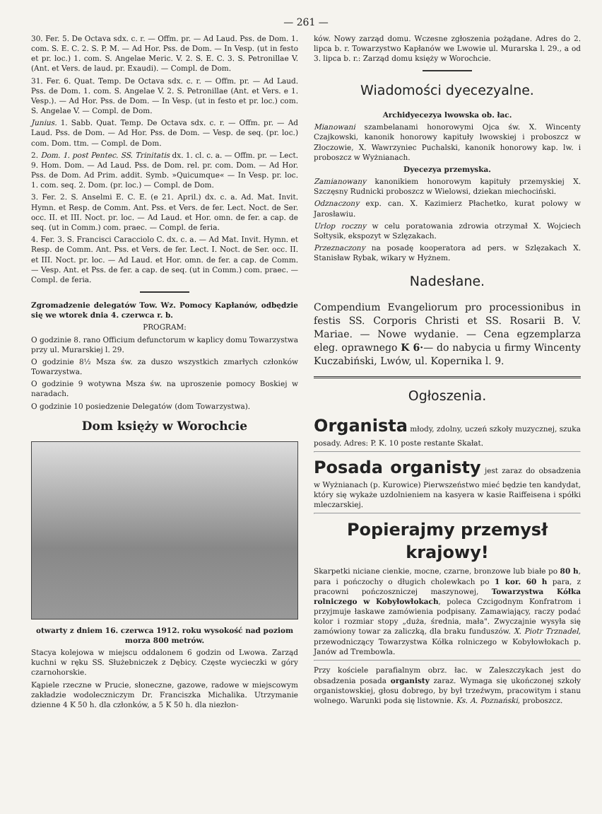— 261 —
30. Fer. 5. De Octava sdx. c. r. — Offm. pr. — Ad Laud. Pss. de Dom. 1. com. S. E. C. 2. S. P. M. — Ad Hor. Pss. de Dom. — In Vesp. (ut in festo et pr. loc.) 1. com. S. Angelae Meric. V. 2. S. E. C. 3. S. Petronillae V. (Ant. et Vers. de laud. pr. Exaudi). — Compl. de Dom.
31. Fer. 6. Quat. Temp. De Octava sdx. c. r. — Offm. pr. — Ad Laud. Pss. de Dom. 1. com. S. Angelae V. 2. S. Petronillae (Ant. et Vers. e 1. Vesp.). — Ad Hor. Pss. de Dom. — In Vesp. (ut in festo et pr. loc.) com. S. Angelae V. — Compl. de Dom.
Junius. 1. Sabb. Quat. Temp. De Octava sdx. c. r. — Offm. pr. — Ad Laud. Pss. de Dom. — Ad Hor. Pss. de Dom. — Vesp. de seq. (pr. loc.) com. Dom. ttm. — Compl. de Dom.
2. Dom. 1. post Pentec. SS. Trinitatis dx. 1. cl. c. a. — Offm. pr. — Lect. 9. Hom. Dom. — Ad Laud. Pss. de Dom. rel. pr. com. Dom. — Ad Hor. Pss. de Dom. Ad Prim. addit. Symb. »Quicumque« — In Vesp. pr. loc. 1. com. seq. 2. Dom. (pr. loc.) — Compl. de Dom.
3. Fer. 2. S. Anselmi E. C. E. (e 21. April.) dx. c. a. Ad. Mat. Invit. Hymn. et Resp. de Comm. Ant. Pss. et Vers. de fer. Lect. Noct. de Ser. occ. II. et III. Noct. pr. loc. — Ad Laud. et Hor. omn. de fer. a cap. de seq. (ut in Comm.) com. praec. — Compl. de feria.
4. Fer. 3. S. Francisci Caracciolo C. dx. c. a. — Ad Mat. Invit. Hymn. et Resp. de Comm. Ant. Pss. et Vers. de fer. Lect. I. Noct. de Ser. occ. II. et III. Noct. pr. loc. — Ad Laud. et Hor. omn. de fer. a cap. de Comm. — Vesp. Ant. et Pss. de fer. a cap. de seq. (ut in Comm.) com. praec. — Compl. de feria.
Zgromadzenie delegatów Tow. Wz. Pomocy Kapłanów, odbędzie się we wtorek dnia 4. czerwca r. b.
PROGRAM:
O godzinie 8. rano Officium defunctorum w kaplicy domu Towarzystwa przy ul. Murarskiej l. 29.
O godzinie 8½ Msza św. za duszo wszystkich zmarłych członków Towarzystwa.
O godzinie 9 wotywna Msza św. na uproszenie pomocy Boskiej w naradach.
O godzinie 10 posiedzenie Delegatów (dom Towarzystwa).
Dom księży w Worochcie
otwarty z dniem 16. czerwca 1912. roku wysokość nad poziom morza 800 metrów.
Stacya kolejowa w miejscu oddalonem 6 godzin od Lwowa. Zarząd kuchni w ręku SS. Służebniczek z Dębicy. Częste wycieczki w góry czarnohorskie.
Kąpiele rzeczne w Prucie, słoneczne, gazowe, radowe w miejscowym zakładzie wodoleczniczym Dr. Franciszka Michalika. Utrzymanie dzienne 4 K 50 h. dla członków, a 5 K 50 h. dla niezłon-
ków. Nowy zarząd domu. Wczesne zgłoszenia pożądane. Adres do 2. lipca b. r. Towarzystwo Kapłanów we Lwowie ul. Murarska l. 29., a od 3. lipca b. r.: Zarząd domu księży w Worochcie.
Wiadomości dyecezyalne.
Archidyecezya lwowska ob. łac.
Mianowani szambelanami honorowymi Ojca św. X. Wincenty Czajkowski, kanonik honorowy kapituły lwowskiej i proboszcz w Złoczowie, X. Wawrzyniec Puchalski, kanonik honorowy kap. lw. i proboszcz w Wyżnianach.
Dyecezya przemyska.
Zamianowany kanonikiem honorowym kapituły przemyskiej X. Szczęsny Rudnicki proboszcz w Wielowsi, dziekan miechociński.
Odznaczony exp. can. X. Kazimierz Płachetko, kurat polowy w Jarosławiu.
Urlop roczny w celu poratowania zdrowia otrzymał X. Wojciech Sołtysik, ekspozyt w Szlęzakach.
Przeznaczony na posadę kooperatora ad pers. w Szlęzakach X. Stanisław Rybak, wikary w Hyżnem.
Nadesłane.
Compendium Evangeliorum pro processionibus in festis SS. Corporis Christi et SS. Rosarii B. V. Mariae. — Nowe wydanie. — Cena egzemplarza eleg. oprawnego K 6·— do nabycia u firmy Wincenty Kuczabiński, Lwów, ul. Kopernika l. 9.
Ogłoszenia.
Organista młody, zdolny, uczeń szkoły muzycznej, szuka posady. Adres: P. K. 10 poste restante Skałat.
Posada organisty jest zaraz do obsadzenia w Wyżnianach (p. Kurowice) Pierwszeństwo mieć będzie ten kandydat, który się wykaże uzdolnieniem na kasyera w kasie Raiffeisena i spółki mleczarskiej.
Popierajmy przemysł krajowy!
Skarpetki niciane cienkie, mocne, czarne, bronzowe lub białe po 80 h, para i pończochy o długich cholewkach po 1 kor. 60 h para, z pracowni pończoszniczej maszynowej, Towarzystwa Kółka rolniczego w Kobyłowłokach, poleca Czcigodnym Konfratrom i przyjmuje łaskawe zamówienia podpisany. Zamawiający, raczy podać kolor i rozmiar stopy „duża, średnia, mała". Zwyczajnie wysyła się zamówiony towar za zaliczką, dla braku funduszów. X. Piotr Trznadel, przewodniczący Towarzystwa Kółka rolniczego w Kobyłowłokach p. Janów ad Trembowla.
Przy kościele parafialnym obrz. łac. w Zaleszczykach jest do obsadzenia posada organisty zaraz. Wymaga się ukończonej szkoły organistowskiej, głosu dobrego, by był trzeźwym, pracowitym i stanu wolnego. Warunki poda się listownie. Ks. A. Poznański, proboszcz.